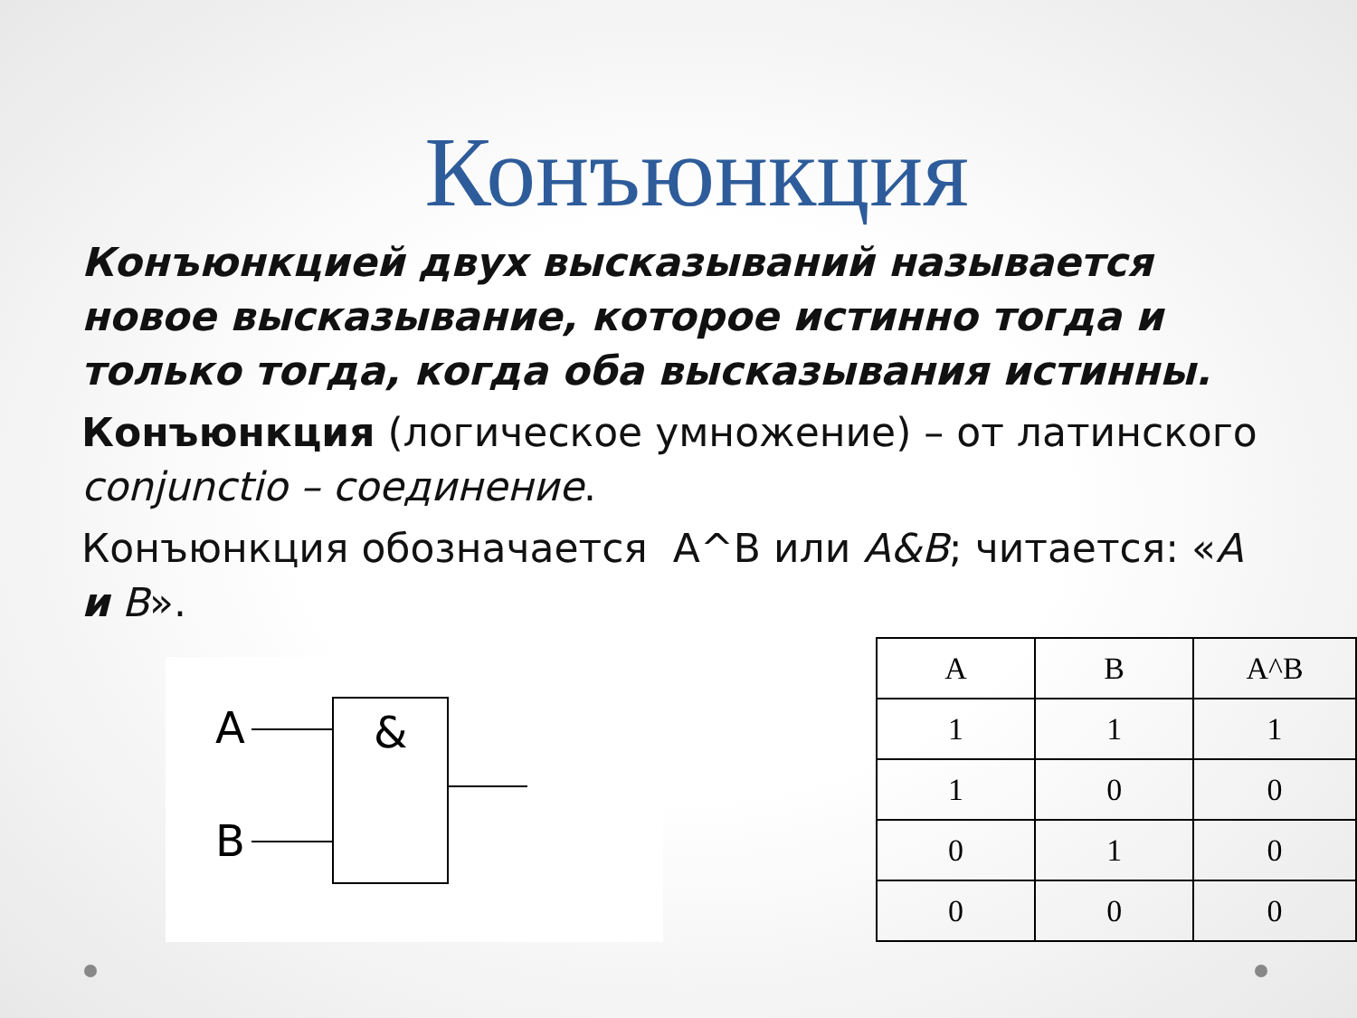Конъюнкция
Конъюнкцией двух высказываний называется новое высказывание, которое истинно тогда и только тогда, когда оба высказывания истинны.
Конъюнкция (логическое умножение) – от латинского conjunctio – соединение.
Конъюнкция обозначается А^В или А&В; читается: «А и В».
A
B
&
| A | B | A^B |
| --- | --- | --- |
| 1 | 1 | 1 |
| 1 | 0 | 0 |
| 0 | 1 | 0 |
| 0 | 0 | 0 |